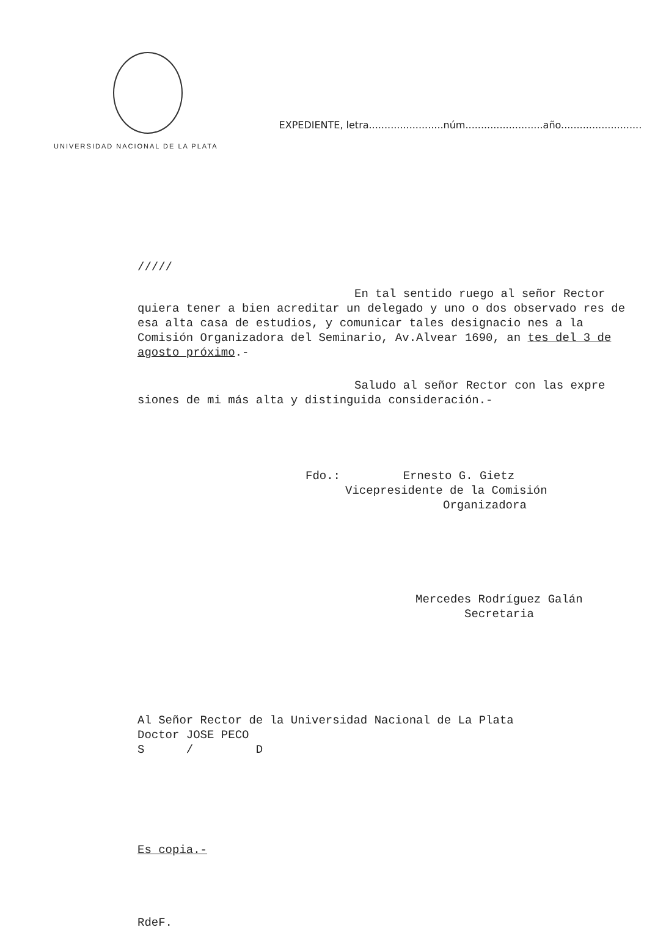UNIVERSIDAD NACIONAL DE LA PLATA
EXPEDIENTE, letra........................núm.........................año..........................
/////
En tal sentido ruego al señor Rector quiera tener a bien acreditar un delegado y uno o dos observado res de esa alta casa de estudios, y comunicar tales designacio nes a la Comisión Organizadora del Seminario, Av.Alvear 1690, an tes del 3 de agosto próximo.-
Saludo al señor Rector con las expre siones de mi más alta y distinguida consideración.-
Fdo.: Ernesto G. Gietz
Vicepresidente de la Comisión
Organizadora
Mercedes Rodríguez Galán
Secretaria
Al Señor Rector de la Universidad Nacional de La Plata
Doctor JOSE PECO
S / D
Es copia.-
RdeF.